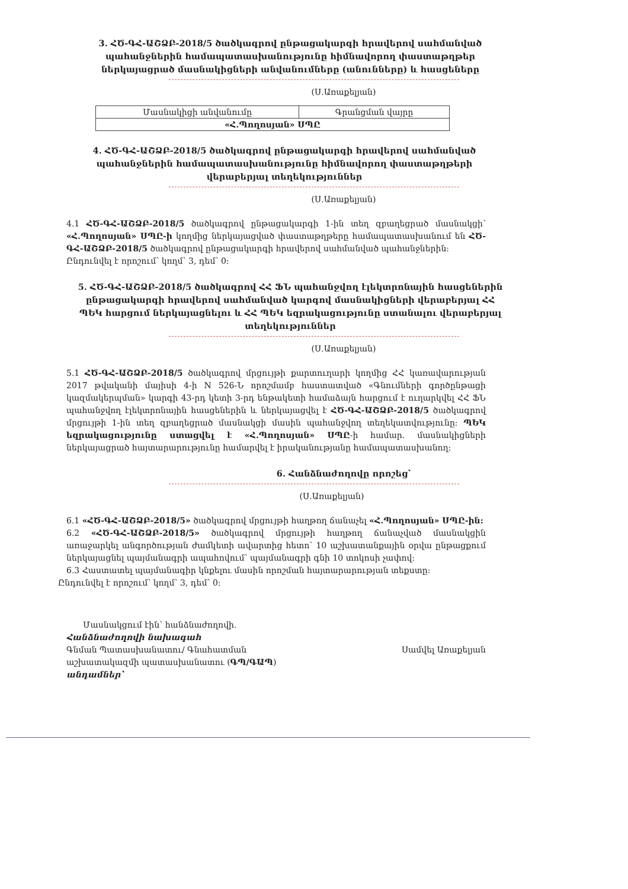3. ՀԾ-ԳՀ-ԱՇՁԲ-2018/5 ծածկագրով ընթացակարգի հրավերով սահմանված պահանջներին համապատասխանությունը հիմնավորող փաստաթղթեր ներկայացրած մասնակիցների անվանումները (անունները) և հասցեները
(Ս.Առաքելյան)
| Մասնակիցի անվանումը | Գրանցման վայրը |
| «Հ.Պողոսյան» ՍՊԸ | |
4. ՀԾ-ԳՀ-ԱՇՁԲ-2018/5 ծածկագրով ընթացակարգի հրավերով սահմանված պահանջներին համապատասխանությունը հիմնավորող փաստաթղթերի վերաբերյալ տեղեկություններ
(Ս.Առաքելյան)
4.1 ՀԾ-ԳՀ-ԱՇՁԲ-2018/5 ծածկագրով ընթացակարգի 1-ին տեղ զբաղեցրած մասնակցի՝ «Հ.Պողոսյան» ՍՊԸ-ի կողմից ներկայացված փաստաթղթերը համապատասխանում են ՀԾ-ԳՀ-ԱՇՁԲ-2018/5 ծածկագրով ընթացակարգի հրավերով սահմանված պահանջներին:
Ընդունվել է որոշում՝ կողմ՝ 3, դեմ՝ 0:
5. ՀԾ-ԳՀ-ԱՇՁԲ-2018/5 ծածկագրով ՀՀ ՖՆ պահանջվող էլեկտրոնային հասցեներին ընթացակարգի հրավերով սահմանված կարգով մասնակիցների վերաբերյալ ՀՀ ՊԵԿ հարցում ներկայացնելու և ՀՀ ՊԵԿ եզրակացությունը ստանալու վերաբերյալ տեղեկություններ
(Ս.Առաքելյան)
5.1 ՀԾ-ԳՀ-ԱՇՁԲ-2018/5 ծածկագրով մրցույթի քարտուղարի կողմից ՀՀ կառավարության 2017 թվականի մայիսի 4-ի N 526-Ն որոշմամբ հաստատված «Գնումների գործընթացի կազմակերպման» կարգի 43-րդ կետի 3-րդ ենթակետի համաձայն հարցում է ուղարկվել ՀՀ ՖՆ պահանջվող էլեկտրոնային հասցեներին և ներկայացվել է ՀԾ-ԳՀ-ԱՇՁԲ-2018/5 ծածկագրով մրցույթի 1-ին տեղ զբաղեցրած մասնակցի մասին պահանջվող տեղեկատվությունը: ՊԵԿ եզրակացությունը ստացվել է «Հ.Պողոսյան» ՍՊԸ-ի համար. մասնակիցների ներկայացրած հայտարարությունը համարվել է իրականությանը համապատասխանող:
6. Հանձնաժողովը որոշեց՝
(Ս.Առաքելյան)
6.1 «ՀԾ-ԳՀ-ԱՇՁԲ-2018/5» ծածկագրով մրցույթի հաղթող ճանաչել «Հ.Պողոսյան» ՍՊԸ-ին:
6.2 «ՀԾ-ԳՀ-ԱՇՁԲ-2018/5» ծածկագրով մրցույթի հաղթող ճանաչված մասնակցին առաջարկել անգործության ժամկետի ավարտից հետո՝ 10 աշխատանքային օրվա ընթացքում ներկայացնել պայմանագրի ապահովում՝ պայմանագրի գնի 10 տոկոսի չափով:
6.3 Հաստատել պայմանագիր կնքելու մասին որոշման հայտարարության տեքստը:
Ընդունվել է որոշում՝ կողմ՝ 3, դեմ՝ 0:
Մասնակցում էին՝ հանձնաժողովի.
Հանձնաժողովի նախագահ
Գնման Պատասխանատու/ Գնահատման
աշխատակազմի պատասխանատու (ԳՊ/ԳԱՊ)
Սամվել Առաքելյան
անդամներ՝